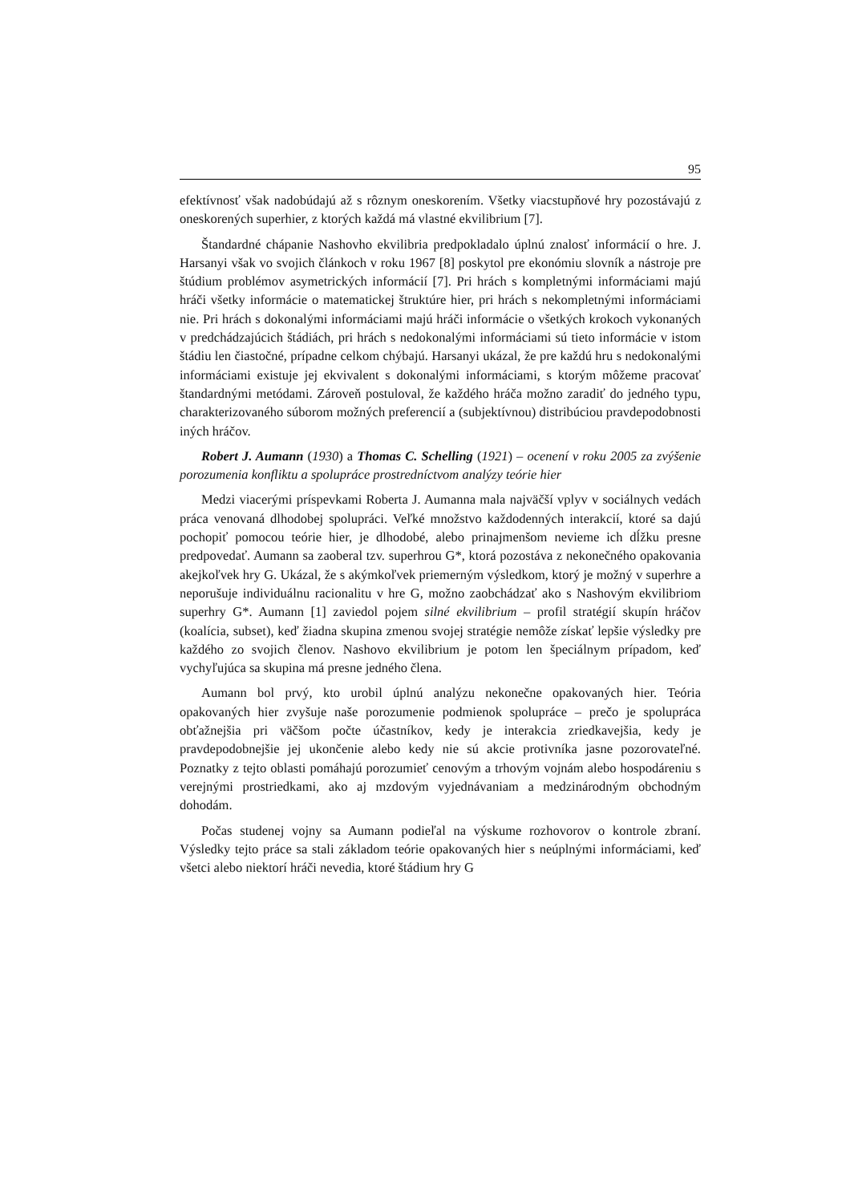95
efektívnosť však nadobúdajú až s rôznym oneskorením. Všetky viacstupňové hry pozostávajú z oneskorených superhier, z ktorých každá má vlastné ekvilibrium [7].
Štandardné chápanie Nashovho ekvilibria predpokladalo úplnú znalosť informácií o hre. J. Harsanyi však vo svojich článkoch v roku 1967 [8] poskytol pre ekonómiu slovník a nástroje pre štúdium problémov asymetrických informácií [7]. Pri hrách s kompletnými informáciami majú hráči všetky informácie o matematickej štruktúre hier, pri hrách s nekompletnými informáciami nie. Pri hrách s dokonalými informáciami majú hráči informácie o všetkých krokoch vykonaných v predchádzajúcich štádiách, pri hrách s nedokonalými informáciami sú tieto informácie v istom štádiu len čiastočné, prípadne celkom chýbajú. Harsanyi ukázal, že pre každú hru s nedokonalými informáciami existuje jej ekvivalent s dokonalými informáciami, s ktorým môžeme pracovať štandardnými metódami. Zároveň postuloval, že každého hráča možno zaradiť do jedného typu, charakterizovaného súborom možných preferencií a (subjektívnou) distribúciou pravdepodobnosti iných hráčov.
Robert J. Aumann (1930) a Thomas C. Schelling (1921) – ocenení v roku 2005 za zvýšenie porozumenia konfliktu a spolupráce prostredníctvom analýzy teórie hier
Medzi viacerými príspevkami Roberta J. Aumanna mala najväčší vplyv v sociálnych vedách práca venovaná dlhodobej spolupráci. Veľké množstvo každodenných interakcií, ktoré sa dajú pochopiť pomocou teórie hier, je dlhodobé, alebo prinajmenšom nevieme ich dĺžku presne predpovedať. Aumann sa zaoberal tzv. superhrou G*, ktorá pozostáva z nekonečného opakovania akejkoľvek hry G. Ukázal, že s akýmkoľvek priemerným výsledkom, ktorý je možný v superhre a neporušuje individuálnu racionalitu v hre G, možno zaobchádzať ako s Nashovým ekvilibriom superhry G*. Aumann [1] zaviedol pojem silné ekvilibrium – profil stratégií skupín hráčov (koalícia, subset), keď žiadna skupina zmenou svojej stratégie nemôže získať lepšie výsledky pre každého zo svojich členov. Nashovo ekvilibrium je potom len špeciálnym prípadom, keď vychyľujúca sa skupina má presne jedného člena.
Aumann bol prvý, kto urobil úplnú analýzu nekonečne opakovaných hier. Teória opakovaných hier zvyšuje naše porozumenie podmienok spolupráce – prečo je spolupráca obťažnejšia pri väčšom počte účastníkov, kedy je interakcia zriedkavejšia, kedy je pravdepodobnejšie jej ukončenie alebo kedy nie sú akcie protivníka jasne pozorovateľné. Poznatky z tejto oblasti pomáhajú porozumieť cenovým a trhovým vojnám alebo hospodáreniu s verejnými prostriedkami, ako aj mzdovým vyjednávaniam a medzinárodným obchodným dohodám.
Počas studenej vojny sa Aumann podieľal na výskume rozhovorov o kontrole zbraní. Výsledky tejto práce sa stali základom teórie opakovaných hier s neúplnými informáciami, keď všetci alebo niektorí hráči nevedia, ktoré štádium hry G